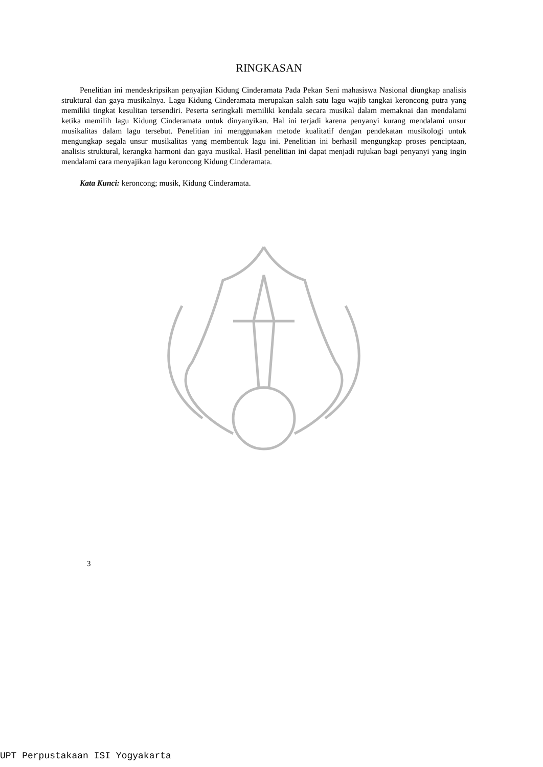RINGKASAN
Penelitian ini mendeskripsikan penyajian Kidung Cinderamata Pada Pekan Seni mahasiswa Nasional diungkap analisis struktural dan gaya musikalnya. Lagu Kidung Cinderamata merupakan salah satu lagu wajib tangkai keroncong putra yang memiliki tingkat kesulitan tersendiri. Peserta seringkali memiliki kendala secara musikal dalam memaknai dan mendalami ketika memilih lagu Kidung Cinderamata untuk dinyanyikan. Hal ini terjadi karena penyanyi kurang mendalami unsur musikalitas dalam lagu tersebut. Penelitian ini menggunakan metode kualitatif dengan pendekatan musikologi untuk mengungkap segala unsur musikalitas yang membentuk lagu ini. Penelitian ini berhasil mengungkap proses penciptaan, analisis struktural, kerangka harmoni dan gaya musikal. Hasil penelitian ini dapat menjadi rujukan bagi penyanyi yang ingin mendalami cara menyajikan lagu keroncong Kidung Cinderamata.
Kata Kunci: keroncong; musik, Kidung Cinderamata.
3
UPT Perpustakaan ISI Yogyakarta